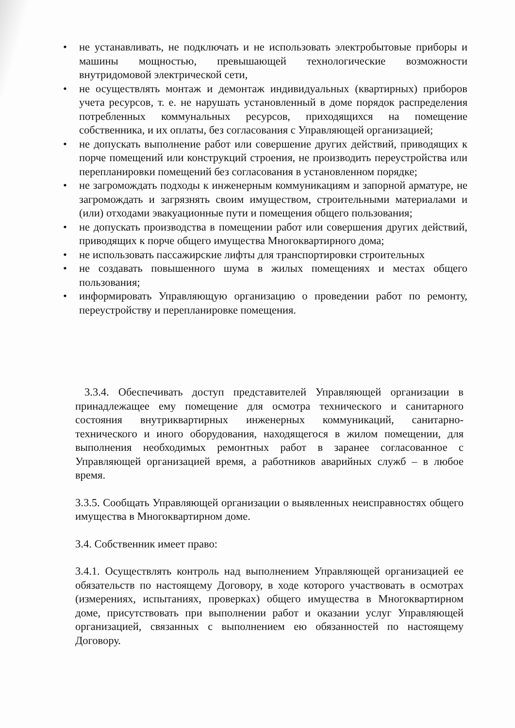• не устанавливать, не подключать и не использовать электробытовые приборы и машины мощностью, превышающей технологические возможности внутридомовой электрической сети,
• не осуществлять монтаж и демонтаж индивидуальных (квартирных) приборов учета ресурсов, т. е. не нарушать установленный в доме порядок распределения потребленных коммунальных ресурсов, приходящихся на помещение собственника, и их оплаты, без согласования с Управляющей организацией;
• не допускать выполнение работ или совершение других действий, приводящих к порче помещений или конструкций строения, не производить переустройства или перепланировки помещений без согласования в установленном порядке;
• не загромождать подходы к инженерным коммуникациям и запорной арматуре, не загромождать и загрязнять своим имуществом, строительными материалами и (или) отходами эвакуационные пути и помещения общего пользования;
• не допускать производства в помещении работ или совершения других действий, приводящих к порче общего имущества Многоквартирного дома;
• не использовать пассажирские лифты для транспортировки строительных
• не создавать повышенного шума в жилых помещениях и местах общего пользования;
• информировать Управляющую организацию о проведении работ по ремонту, переустройству и перепланировке помещения.
3.3.4. Обеспечивать доступ представителей Управляющей организации в принадлежащее ему помещение для осмотра технического и санитарного состояния внутриквартирных инженерных коммуникаций, санитарно-технического и иного оборудования, находящегося в жилом помещении, для выполнения необходимых ремонтных работ в заранее согласованное с Управляющей организацией время, а работников аварийных служб – в любое время.
3.3.5. Сообщать Управляющей организации о выявленных неисправностях общего имущества в Многоквартирном доме.
3.4. Собственник имеет право:
3.4.1. Осуществлять контроль над выполнением Управляющей организацией ее обязательств по настоящему Договору, в ходе которого участвовать в осмотрах (измерениях, испытаниях, проверках) общего имущества в Многоквартирном доме, присутствовать при выполнении работ и оказании услуг Управляющей организацией, связанных с выполнением ею обязанностей по настоящему Договору.